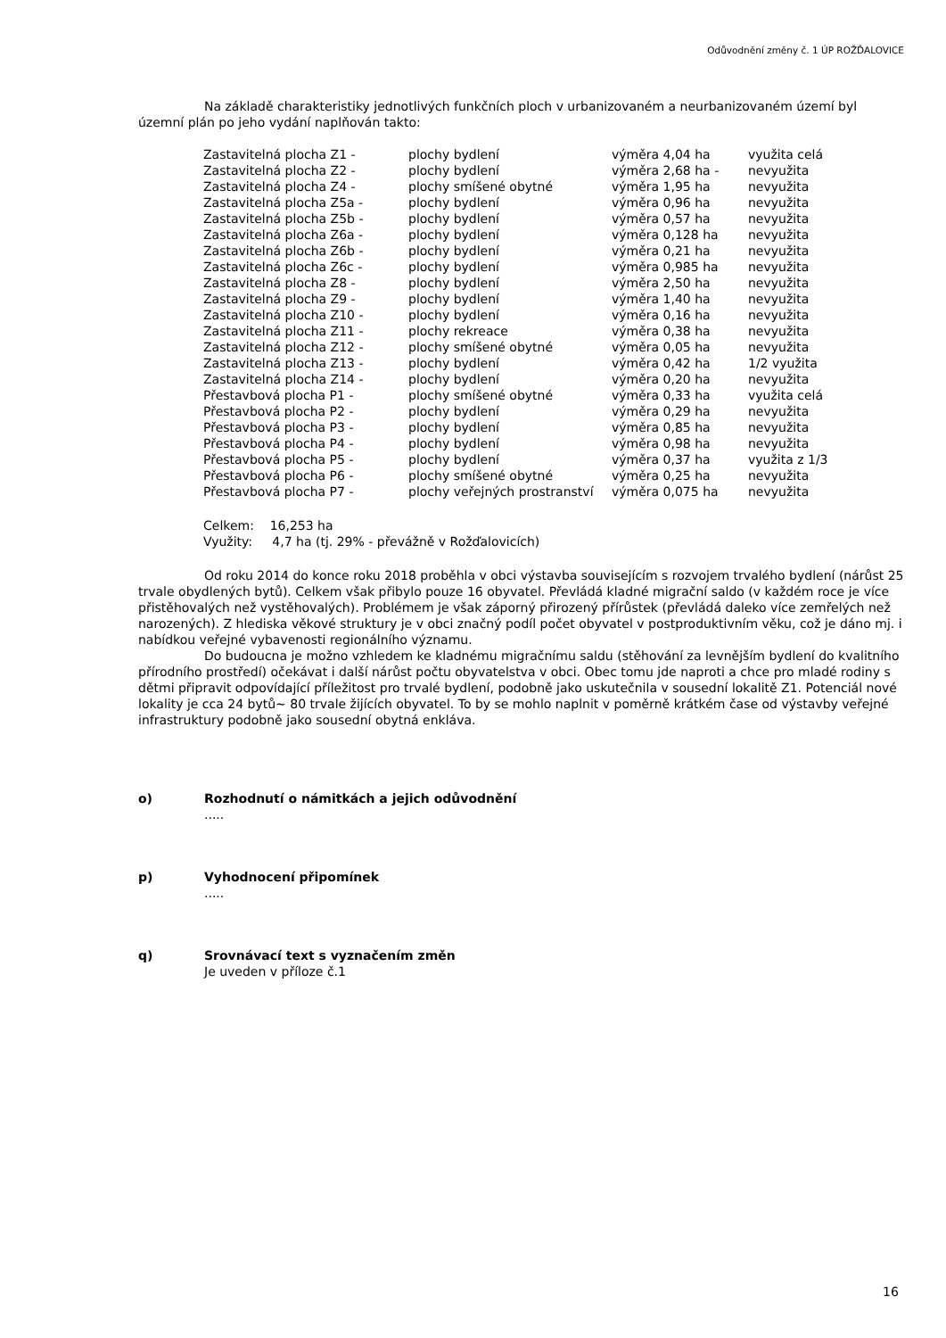Odůvodnění změny č. 1 ÚP ROŽĎALOVICE
Na základě charakteristiky jednotlivých funkčních ploch v urbanizovaném a neurbanizovaném území byl územní plán po jeho vydání naplňován takto:
| Zastavitelná plocha Z1 - | plochy bydlení | výměra 4,04 ha | využita celá |
| Zastavitelná plocha Z2 - | plochy bydlení | výměra 2,68 ha - | nevyužita |
| Zastavitelná plocha Z4 - | plochy smíšené obytné | výměra 1,95 ha | nevyužita |
| Zastavitelná plocha Z5a - | plochy bydlení | výměra 0,96 ha | nevyužita |
| Zastavitelná plocha Z5b - | plochy bydlení | výměra 0,57 ha | nevyužita |
| Zastavitelná plocha Z6a - | plochy bydlení | výměra 0,128 ha | nevyužita |
| Zastavitelná plocha Z6b - | plochy bydlení | výměra 0,21 ha | nevyužita |
| Zastavitelná plocha Z6c - | plochy bydlení | výměra 0,985 ha | nevyužita |
| Zastavitelná plocha Z8 - | plochy bydlení | výměra 2,50 ha | nevyužita |
| Zastavitelná plocha Z9 - | plochy bydlení | výměra 1,40 ha | nevyužita |
| Zastavitelná plocha Z10 - | plochy bydlení | výměra 0,16 ha | nevyužita |
| Zastavitelná plocha Z11 - | plochy rekreace | výměra 0,38 ha | nevyužita |
| Zastavitelná plocha Z12 - | plochy smíšené obytné | výměra 0,05 ha | nevyužita |
| Zastavitelná plocha Z13 - | plochy bydlení | výměra 0,42 ha | 1/2 využita |
| Zastavitelná plocha Z14 - | plochy bydlení | výměra 0,20 ha | nevyužita |
| Přestavbová plocha P1 - | plochy smíšené obytné | výměra 0,33 ha | využita celá |
| Přestavbová plocha P2 - | plochy bydlení | výměra 0,29 ha | nevyužita |
| Přestavbová plocha P3 - | plochy bydlení | výměra 0,85 ha | nevyužita |
| Přestavbová plocha P4 - | plochy bydlení | výměra 0,98 ha | nevyužita |
| Přestavbová plocha P5 - | plochy bydlení | výměra 0,37 ha | využita z 1/3 |
| Přestavbová plocha P6 - | plochy smíšené obytné | výměra 0,25 ha | nevyužita |
| Přestavbová plocha P7 - | plochy veřejných prostranství | výměra 0,075 ha | nevyužita |
Celkem: 16,253 ha
Využity: 4,7 ha (tj. 29% - převážně v Rožďalovicích)
Od roku 2014 do konce roku 2018 proběhla v obci výstavba souvisejícím s rozvojem trvalého bydlení (nárůst 25 trvale obydlených bytů). Celkem však přibylo pouze 16 obyvatel. Převládá kladné migrační saldo (v každém roce je více přistěhovalých než vystěhovalých). Problémem je však záporný přirozený přírůstek (převládá daleko více zemřelých než narozených). Z hlediska věkové struktury je v obci značný podíl počet obyvatel v postproduktivním věku, což je dáno mj. i nabídkou veřejné vybavenosti regionálního významu.
Do budoucna je možno vzhledem ke kladnému migračnímu saldu (stěhování za levnějším bydlení do kvalitního přírodního prostředí) očekávat i další nárůst počtu obyvatelstva v obci. Obec tomu jde naproti a chce pro mladé rodiny s dětmi připravit odpovídající příležitost pro trvalé bydlení, podobně jako uskutečnila v sousední lokalitě Z1. Potenciál nové lokality je cca 24 bytů~ 80 trvale žijících obyvatel. To by se mohlo naplnit v poměrně krátkém čase od výstavby veřejné infrastruktury podobně jako sousední obytná enkláva.
o) Rozhodnutí o námitkách a jejich odůvodnění.....
p) Vyhodnocení připomínek.....
q) Srovnávací text s vyznačením změn
Je uveden v příloze č.1
16